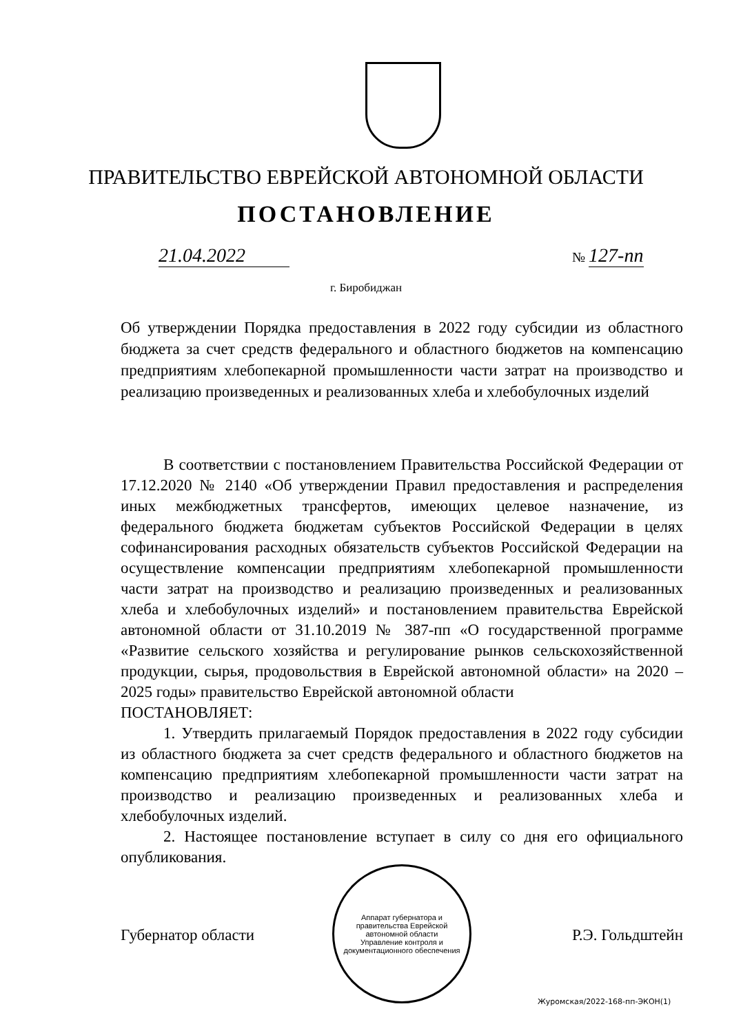ПРАВИТЕЛЬСТВО ЕВРЕЙСКОЙ АВТОНОМНОЙ ОБЛАСТИ
ПОСТАНОВЛЕНИЕ
21.04.2022 № 127-пп
г. Биробиджан
Об утверждении Порядка предоставления в 2022 году субсидии из областного бюджета за счет средств федерального и областного бюджетов на компенсацию предприятиям хлебопекарной промышленности части затрат на производство и реализацию произведенных и реализованных хлеба и хлебобулочных изделий
В соответствии с постановлением Правительства Российской Федерации от 17.12.2020 № 2140 «Об утверждении Правил предоставления и распределения иных межбюджетных трансфертов, имеющих целевое назначение, из федерального бюджета бюджетам субъектов Российской Федерации в целях софинансирования расходных обязательств субъектов Российской Федерации на осуществление компенсации предприятиям хлебопекарной промышленности части затрат на производство и реализацию произведенных и реализованных хлеба и хлебобулочных изделий» и постановлением правительства Еврейской автономной области от 31.10.2019 № 387-пп «О государственной программе «Развитие сельского хозяйства и регулирование рынков сельскохозяйственной продукции, сырья, продовольствия в Еврейской автономной области» на 2020 – 2025 годы» правительство Еврейской автономной области
ПОСТАНОВЛЯЕТ:
1. Утвердить прилагаемый Порядок предоставления в 2022 году субсидии из областного бюджета за счет средств федерального и областного бюджетов на компенсацию предприятиям хлебопекарной промышленности части затрат на производство и реализацию произведенных и реализованных хлеба и хлебобулочных изделий.
2. Настоящее постановление вступает в силу со дня его официального опубликования.
Аппарат губернатора и правительства Еврейской автономной области
Управление контроля и документационного обеспечения
Губернатор области Р.Э. Гольдштейн
Журомская/2022-168-пп-ЭКОН(1)